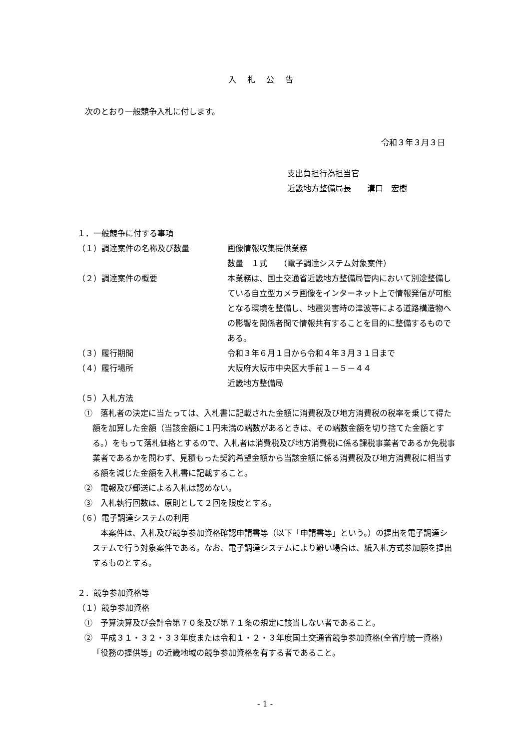入札公告
次のとおり一般競争入札に付します。
令和３年３月３日
支出負担行為担当官
近畿地方整備局長　　溝口　宏樹
１．一般競争に付する事項
（１）調達案件の名称及び数量 画像情報収集提供業務
数量　１式　　（電子調達システム対象案件）
（２）調達案件の概要 本業務は、国土交通省近畿地方整備局管内において別途整備している自立型カメラ画像をインターネット上で情報発信が可能となる環境を整備し、地震災害時の津波等による道路構造物への影響を関係者間で情報共有することを目的に整備するものである。
（３）履行期間 令和３年６月１日から令和４年３月３１日まで
（４）履行場所 大阪府大阪市中央区大手前１－５－４４
近畿地方整備局
（５）入札方法
①　落札者の決定に当たっては、入札書に記載された金額に消費税及び地方消費税の税率を乗じて得た額を加算した金額（当該金額に１円未満の端数があるときは、その端数金額を切り捨てた金額とする。）をもって落札価格とするので、入札者は消費税及び地方消費税に係る課税事業者であるか免税事業者であるかを問わず、見積もった契約希望金額から当該金額に係る消費税及び地方消費税に相当する額を減じた金額を入札書に記載すること。
②　電報及び郵送による入札は認めない。
③　入札執行回数は、原則として２回を限度とする。
（６）電子調達システムの利用
　本案件は、入札及び競争参加資格確認申請書等（以下「申請書等」という。）の提出を電子調達システムで行う対象案件である。なお、電子調達システムにより難い場合は、紙入札方式参加願を提出するものとする。
２．競争参加資格等
（１）競争参加資格
①　予算決算及び会計令第７０条及び第７１条の規定に該当しない者であること。
②　平成３１・３２・３３年度または令和１・２・３年度国土交通省競争参加資格(全省庁統一資格)「役務の提供等」の近畿地域の競争参加資格を有する者であること。
- 1 -